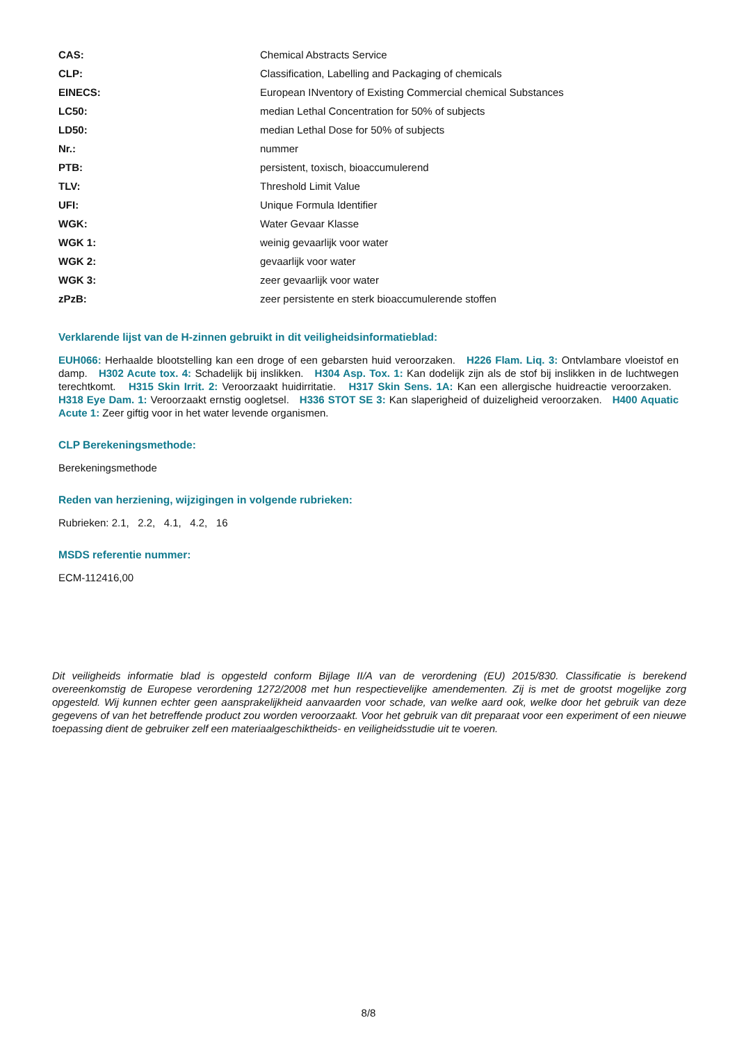| CAS: | Chemical Abstracts Service |
| CLP: | Classification, Labelling and Packaging of chemicals |
| EINECS: | European INventory of Existing Commercial chemical Substances |
| LC50: | median Lethal Concentration for 50% of subjects |
| LD50: | median Lethal Dose for 50% of subjects |
| Nr.: | nummer |
| PTB: | persistent, toxisch, bioaccumulerend |
| TLV: | Threshold Limit Value |
| UFI: | Unique Formula Identifier |
| WGK: | Water Gevaar Klasse |
| WGK 1: | weinig gevaarlijk voor water |
| WGK 2: | gevaarlijk voor water |
| WGK 3: | zeer gevaarlijk voor water |
| zPzB: | zeer persistente en sterk bioaccumulerende stoffen |
Verklarende lijst van de H-zinnen gebruikt in dit veiligheidsinformatieblad:
EUH066: Herhaalde blootstelling kan een droge of een gebarsten huid veroorzaken. H226 Flam. Liq. 3: Ontvlambare vloeistof en damp. H302 Acute tox. 4: Schadelijk bij inslikken. H304 Asp. Tox. 1: Kan dodelijk zijn als de stof bij inslikken in de luchtwegen terechtkomt. H315 Skin Irrit. 2: Veroorzaakt huidirritatie. H317 Skin Sens. 1A: Kan een allergische huidreactie veroorzaken. H318 Eye Dam. 1: Veroorzaakt ernstig oogletsel. H336 STOT SE 3: Kan slaperigheid of duizeligheid veroorzaken. H400 Aquatic Acute 1: Zeer giftig voor in het water levende organismen.
CLP Berekeningsmethode:
Berekeningsmethode
Reden van herziening, wijzigingen in volgende rubrieken:
Rubrieken: 2.1, 2.2, 4.1, 4.2, 16
MSDS referentie nummer:
ECM-112416,00
Dit veiligheids informatie blad is opgesteld conform Bijlage II/A van de verordening (EU) 2015/830. Classificatie is berekend overeenkomstig de Europese verordening 1272/2008 met hun respectievelijke amendementen. Zij is met de grootst mogelijke zorg opgesteld. Wij kunnen echter geen aansprakelijkheid aanvaarden voor schade, van welke aard ook, welke door het gebruik van deze gegevens of van het betreffende product zou worden veroorzaakt. Voor het gebruik van dit preparaat voor een experiment of een nieuwe toepassing dient de gebruiker zelf een materiaalgeschiktheids- en veiligheidsstudie uit te voeren.
8/8